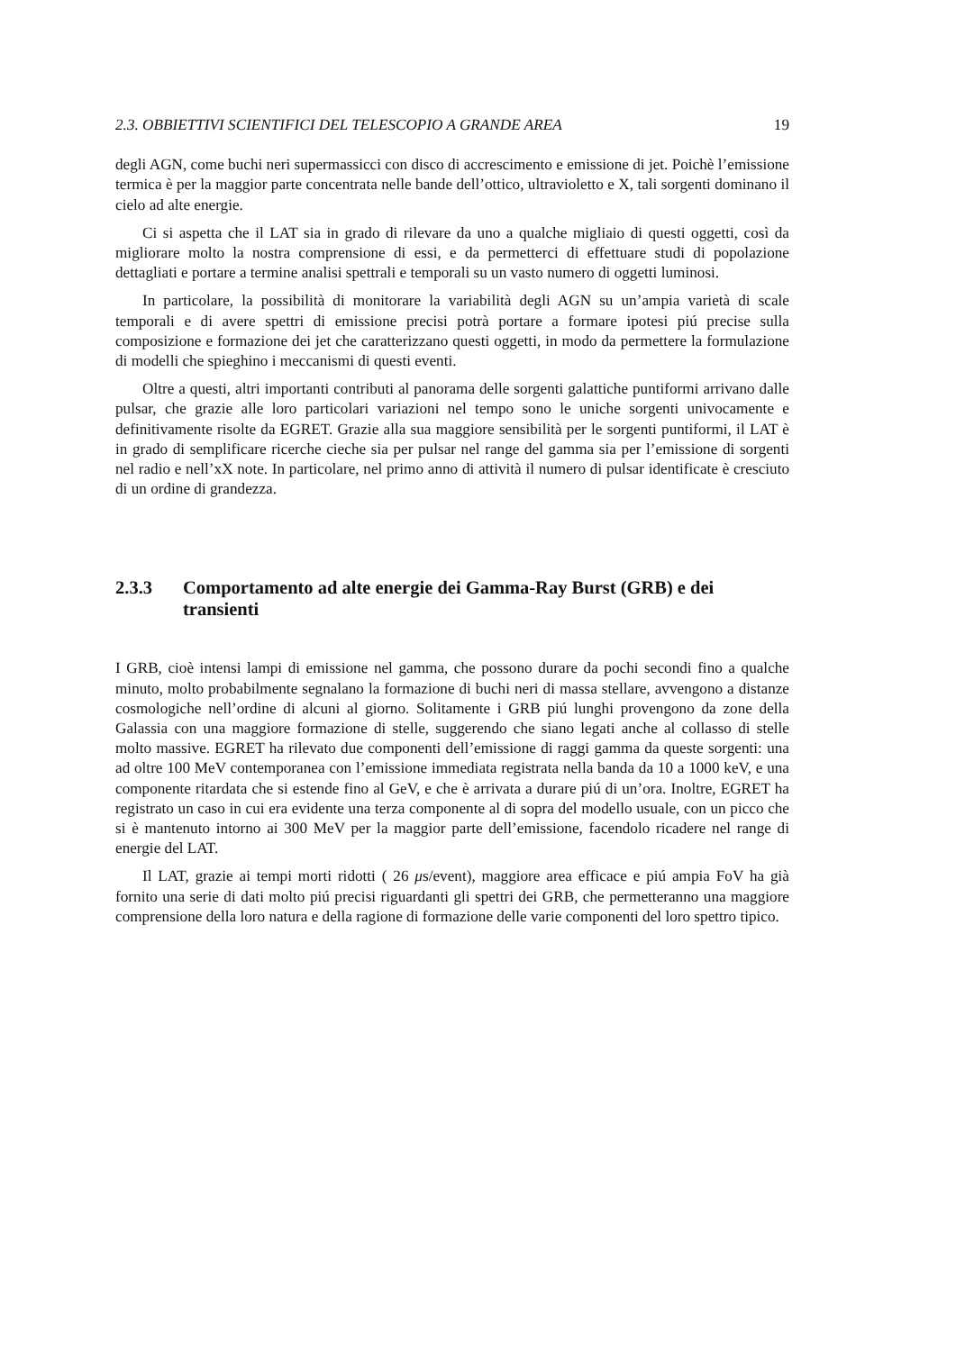2.3. OBBIETTIVI SCIENTIFICI DEL TELESCOPIO A GRANDE AREA 19
degli AGN, come buchi neri supermassicci con disco di accrescimento e emissione di jet. Poichè l’emissione termica è per la maggior parte concentrata nelle bande dell’ottico, ultravioletto e X, tali sorgenti dominano il cielo ad alte energie.
Ci si aspetta che il LAT sia in grado di rilevare da uno a qualche migliaio di questi oggetti, così da migliorare molto la nostra comprensione di essi, e da permetterci di effettuare studi di popolazione dettagliati e portare a termine analisi spettrali e temporali su un vasto numero di oggetti luminosi.
In particolare, la possibilità di monitorare la variabilità degli AGN su un’ampia varietà di scale temporali e di avere spettri di emissione precisi potrà portare a formare ipotesi piú precise sulla composizione e formazione dei jet che caratterizzano questi oggetti, in modo da permettere la formulazione di modelli che spieghino i meccanismi di questi eventi.
Oltre a questi, altri importanti contributi al panorama delle sorgenti galattiche puntiformi arrivano dalle pulsar, che grazie alle loro particolari variazioni nel tempo sono le uniche sorgenti univocamente e definitivamente risolte da EGRET. Grazie alla sua maggiore sensibilità per le sorgenti puntiformi, il LAT è in grado di semplificare ricerche cieche sia per pulsar nel range del gamma sia per l’emissione di sorgenti nel radio e nell’xX note. In particolare, nel primo anno di attività il numero di pulsar identificate è cresciuto di un ordine di grandezza.
2.3.3 Comportamento ad alte energie dei Gamma-Ray Burst (GRB) e dei transienti
I GRB, cioè intensi lampi di emissione nel gamma, che possono durare da pochi secondi fino a qualche minuto, molto probabilmente segnalano la formazione di buchi neri di massa stellare, avvengono a distanze cosmologiche nell’ordine di alcuni al giorno. Solitamente i GRB piú lunghi provengono da zone della Galassia con una maggiore formazione di stelle, suggerendo che siano legati anche al collasso di stelle molto massive. EGRET ha rilevato due componenti dell’emissione di raggi gamma da queste sorgenti: una ad oltre 100 MeV contemporanea con l’emissione immediata registrata nella banda da 10 a 1000 keV, e una componente ritardata che si estende fino al GeV, e che è arrivata a durare piú di un’ora. Inoltre, EGRET ha registrato un caso in cui era evidente una terza componente al di sopra del modello usuale, con un picco che si è mantenuto intorno ai 300 MeV per la maggior parte dell’emissione, facendolo ricadere nel range di energie del LAT.
Il LAT, grazie ai tempi morti ridotti ( 26 μs/event), maggiore area efficace e piú ampia FoV ha già fornito una serie di dati molto piú precisi riguardanti gli spettri dei GRB, che permetteranno una maggiore comprensione della loro natura e della ragione di formazione delle varie componenti del loro spettro tipico.